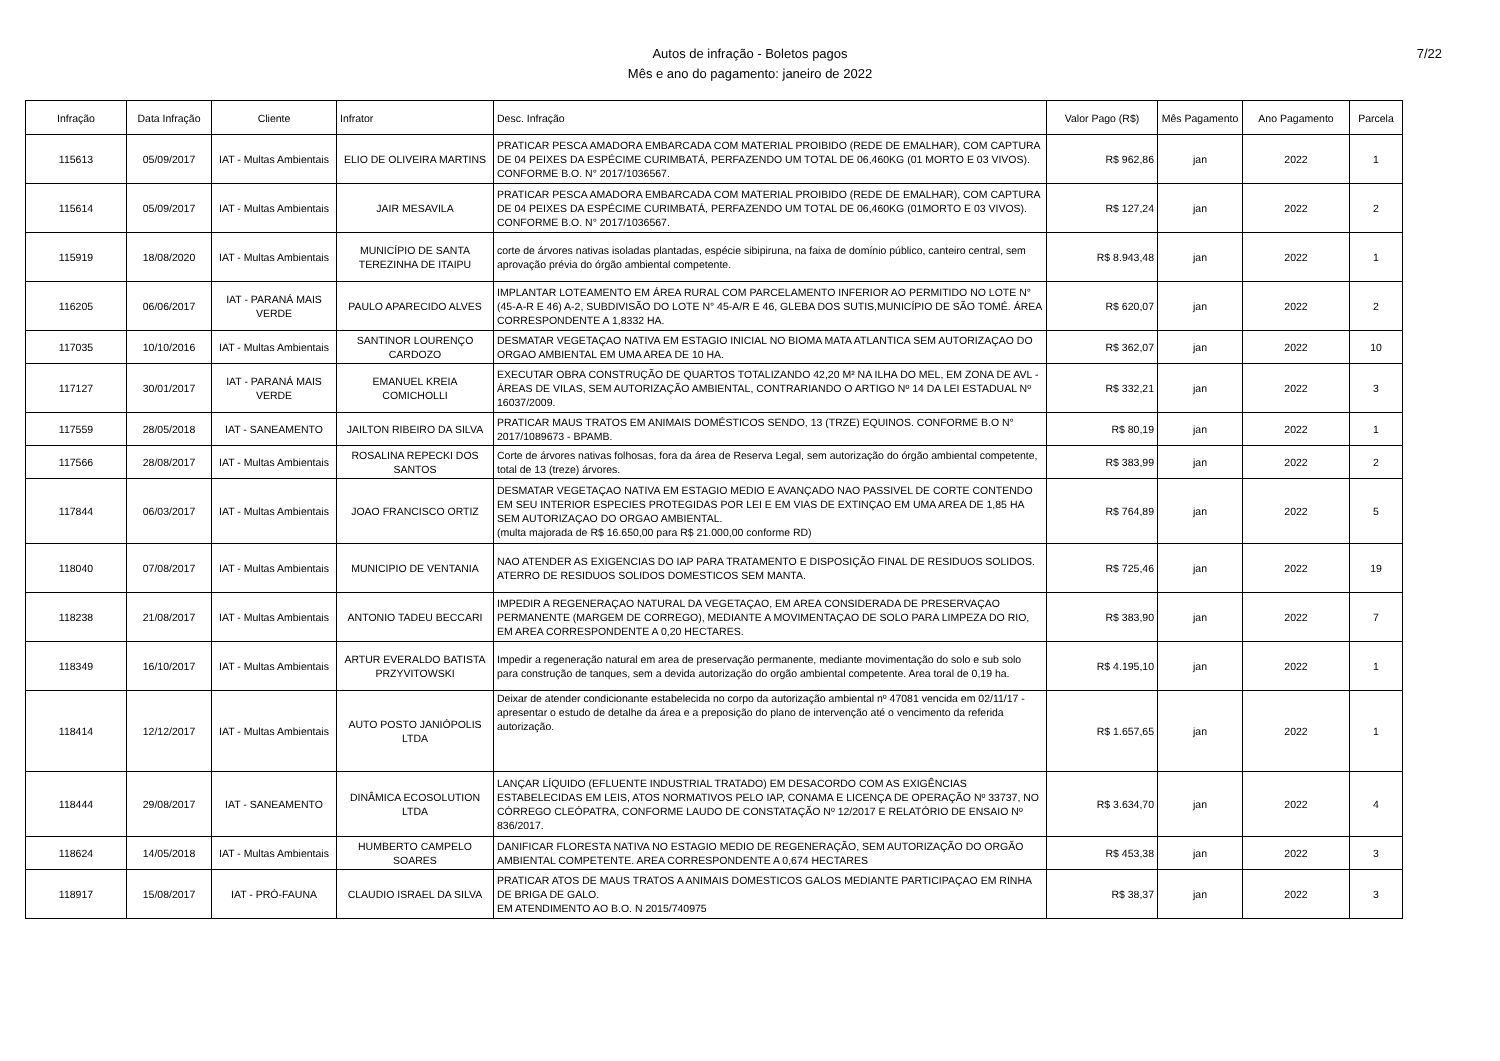Autos de infração - Boletos pagos
Mês e ano do pagamento: janeiro de 2022
7/22
| Infração | Data Infração | Cliente | Infrator | Desc. Infração | Valor Pago (R$) | Mês Pagamento | Ano Pagamento | Parcela |
| --- | --- | --- | --- | --- | --- | --- | --- | --- |
| 115613 | 05/09/2017 | IAT - Multas Ambientais | ELIO DE OLIVEIRA MARTINS | PRATICAR PESCA AMADORA EMBARCADA COM MATERIAL PROIBIDO (REDE DE EMALHAR), COM CAPTURA DE 04 PEIXES DA ESPÉCIME CURIMBATÁ, PERFAZENDO UM TOTAL DE 06,460KG (01 MORTO E 03 VIVOS). CONFORME B.O. N° 2017/1036567. | R$ 962,86 | jan | 2022 | 1 |
| 115614 | 05/09/2017 | IAT - Multas Ambientais | JAIR MESAVILA | PRATICAR PESCA AMADORA EMBARCADA COM MATERIAL PROIBIDO (REDE DE EMALHAR), COM CAPTURA DE 04 PEIXES DA ESPÉCIME CURIMBATÁ, PERFAZENDO UM TOTAL DE 06,460KG (01MORTO E 03 VIVOS). CONFORME B.O. N° 2017/1036567. | R$ 127,24 | jan | 2022 | 2 |
| 115919 | 18/08/2020 | IAT - Multas Ambientais | MUNICÍPIO DE SANTA TEREZINHA DE ITAIPU | corte de árvores nativas isoladas plantadas, espécie sibipiruna, na faixa de domínio público, canteiro central, sem aprovação prévia do órgão ambiental competente. | R$ 8.943,48 | jan | 2022 | 1 |
| 116205 | 06/06/2017 | IAT - PARANÁ MAIS VERDE | PAULO APARECIDO ALVES | IMPLANTAR LOTEAMENTO EM ÁREA RURAL COM PARCELAMENTO INFERIOR AO PERMITIDO NO LOTE N° (45-A-R E 46) A-2, SUBDIVISÃO DO LOTE N° 45-A/R E 46, GLEBA DOS SUTIS,MUNICÍPIO DE SÃO TOMÉ. ÁREA CORRESPONDENTE A 1,8332 HA. | R$ 620,07 | jan | 2022 | 2 |
| 117035 | 10/10/2016 | IAT - Multas Ambientais | SANTINOR LOURENÇO CARDOZO | DESMATAR VEGETAÇAO NATIVA EM ESTAGIO INICIAL NO BIOMA MATA ATLANTICA SEM AUTORIZAÇAO DO ORGAO AMBIENTAL EM UMA AREA DE 10 HA. | R$ 362,07 | jan | 2022 | 10 |
| 117127 | 30/01/2017 | IAT - PARANÁ MAIS VERDE | EMANUEL KREIA COMICHOLLI | EXECUTAR OBRA CONSTRUÇÃO DE QUARTOS TOTALIZANDO 42,20 M² NA ILHA DO MEL, EM ZONA DE AVL - ÁREAS DE VILAS, SEM AUTORIZAÇÃO AMBIENTAL, CONTRARIANDO O ARTIGO Nº 14 DA LEI ESTADUAL Nº 16037/2009. | R$ 332,21 | jan | 2022 | 3 |
| 117559 | 28/05/2018 | IAT - SANEAMENTO | JAILTON RIBEIRO DA SILVA | PRATICAR MAUS TRATOS EM ANIMAIS DOMÉSTICOS SENDO, 13 (TRZE) EQUINOS. CONFORME B.O N° 2017/1089673 - BPAMB. | R$ 80,19 | jan | 2022 | 1 |
| 117566 | 28/08/2017 | IAT - Multas Ambientais | ROSALINA REPECKI DOS SANTOS | Corte de árvores nativas folhosas, fora da área de Reserva Legal, sem autorização do órgão ambiental competente, total de 13 (treze) árvores. | R$ 383,99 | jan | 2022 | 2 |
| 117844 | 06/03/2017 | IAT - Multas Ambientais | JOAO FRANCISCO ORTIZ | DESMATAR VEGETAÇAO NATIVA EM ESTAGIO MEDIO E AVANÇADO NAO PASSIVEL DE CORTE CONTENDO EM SEU INTERIOR ESPECIES PROTEGIDAS POR LEI E EM VIAS DE EXTINÇAO EM UMA AREA DE 1,85 HA SEM AUTORIZAÇAO DO ORGAO AMBIENTAL. (multa majorada de R$ 16.650,00 para R$ 21.000,00 conforme RD) | R$ 764,89 | jan | 2022 | 5 |
| 118040 | 07/08/2017 | IAT - Multas Ambientais | MUNICIPIO DE VENTANIA | NAO ATENDER AS EXIGENCIAS DO IAP PARA TRATAMENTO E DISPOSIÇÃO FINAL DE RESIDUOS SOLIDOS. ATERRO DE RESIDUOS SOLIDOS DOMESTICOS SEM MANTA. | R$ 725,46 | jan | 2022 | 19 |
| 118238 | 21/08/2017 | IAT - Multas Ambientais | ANTONIO TADEU BECCARI | IMPEDIR A REGENERAÇAO NATURAL DA VEGETAÇAO, EM AREA CONSIDERADA DE PRESERVAÇAO PERMANENTE (MARGEM DE CORREGO), MEDIANTE A MOVIMENTAÇAO DE SOLO PARA LIMPEZA DO RIO, EM AREA CORRESPONDENTE A 0,20 HECTARES. | R$ 383,90 | jan | 2022 | 7 |
| 118349 | 16/10/2017 | IAT - Multas Ambientais | ARTUR EVERALDO BATISTA PRZYVITOWSKI | Impedir a regeneração natural em area de preservação permanente, mediante movimentação do solo e sub solo para construção de tanques, sem a devida autorização do orgão ambiental competente. Area toral de 0,19 ha. | R$ 4.195,10 | jan | 2022 | 1 |
| 118414 | 12/12/2017 | IAT - Multas Ambientais | AUTO POSTO JANIÓPOLIS LTDA | Deixar de atender condicionante estabelecida no corpo da autorização ambiental nº 47081 vencida em 02/11/17 - apresentar o estudo de detalhe da área e a preposição do plano de intervenção até o vencimento da referida autorização. | R$ 1.657,65 | jan | 2022 | 1 |
| 118444 | 29/08/2017 | IAT - SANEAMENTO | DINÂMICA ECOSOLUTION LTDA | LANÇAR LÍQUIDO (EFLUENTE INDUSTRIAL TRATADO) EM DESACORDO COM AS EXIGÊNCIAS ESTABELECIDAS EM LEIS, ATOS NORMATIVOS PELO IAP, CONAMA E LICENÇA DE OPERAÇÃO Nº 33737, NO CÓRREGO CLEÓPATRA, CONFORME LAUDO DE CONSTATAÇÃO Nº 12/2017 E RELATÓRIO DE ENSAIO Nº 836/2017. | R$ 3.634,70 | jan | 2022 | 4 |
| 118624 | 14/05/2018 | IAT - Multas Ambientais | HUMBERTO CAMPELO SOARES | DANIFICAR FLORESTA NATIVA NO ESTAGIO MEDIO DE REGENERAÇÃO, SEM AUTORIZAÇÃO DO ORGÃO AMBIENTAL COMPETENTE. AREA CORRESPONDENTE A 0,674 HECTARES | R$ 453,38 | jan | 2022 | 3 |
| 118917 | 15/08/2017 | IAT - PRÓ-FAUNA | CLAUDIO ISRAEL DA SILVA | PRATICAR ATOS DE MAUS TRATOS A ANIMAIS DOMESTICOS GALOS MEDIANTE PARTICIPAÇAO EM RINHA DE BRIGA DE GALO. EM ATENDIMENTO AO B.O. N 2015/740975 | R$ 38,37 | jan | 2022 | 3 |